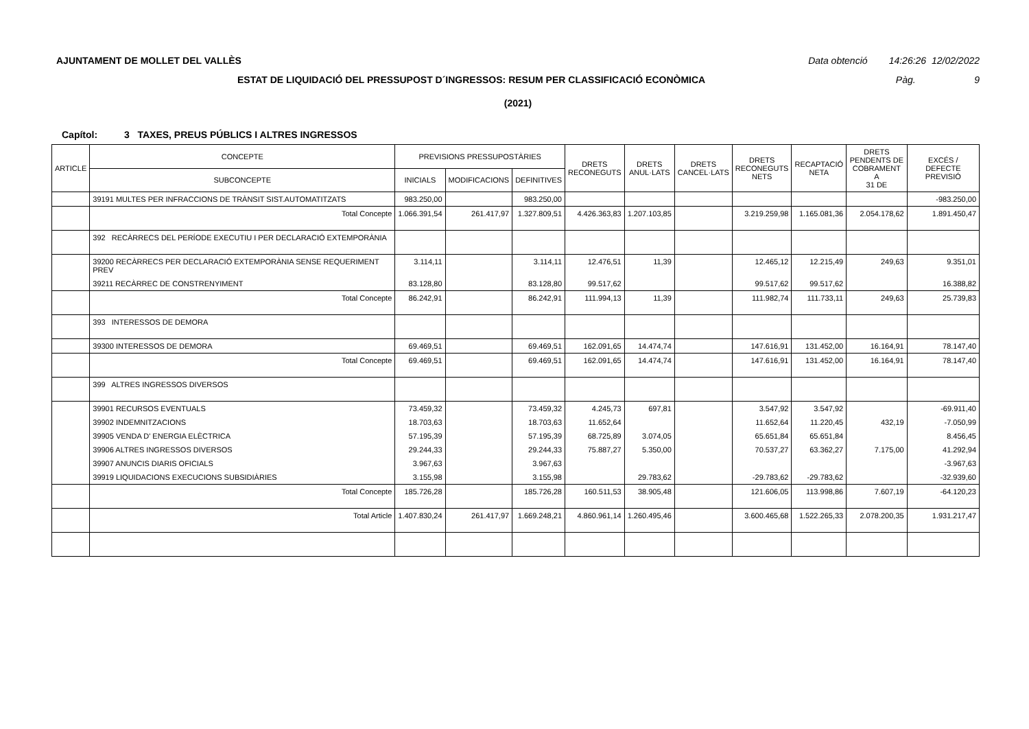AJUNTAMENT DE MOLLET DEL VALLÈS Data obtenció 14:26:26 12/02/2022
ESTAT DE LIQUIDACIÓ DEL PRESSUPOST D´INGRESSOS: RESUM PER CLASSIFICACIÓ ECONÒMICA Pàg. 9
(2021)
Capítol: 3 TAXES, PREUS PÚBLICS I ALTRES INGRESSOS
| ARTICLE | CONCEPTE | PREVISIONS PRESSUPOSTÀRIES | | | DRETS RECONEGUTS | DRETS ANUL·LATS | DRETS CANCEL·LATS | DRETS RECONEGUTS NETS | RECAPTACIÓ NETA | DRETS PENDENTS DE COBRAMENT A 31 DE | EXCÉS / DEFECTE PREVISIÓ |
| --- | --- | --- | --- | --- | --- | --- | --- | --- | --- | --- | --- |
| | SUBCONCEPTE | INICIALS | MODIFICACIONS | DEFINITIVES | | | | | | | |
| | 39191 MULTES PER INFRACCIONS DE TRÀNSIT SIST.AUTOMATITZATS | 983.250,00 | | 983.250,00 | | | | | | | -983.250,00 |
| | Total Concepte | 1.066.391,54 | 261.417,97 | 1.327.809,51 | 4.426.363,83 | 1.207.103,85 | | 3.219.259,98 | 1.165.081,36 | 2.054.178,62 | 1.891.450,47 |
| | 392 RECÀRRECS DEL PERÍODE EXECUTIU I PER DECLARACIÓ EXTEMPORÀNIA | | | | | | | | | | |
| | 39200 RECÀRRECS PER DECLARACIÓ EXTEMPORÀNIA SENSE REQUERIMENT PREV | 3.114,11 | | 3.114,11 | 12.476,51 | 11,39 | | 12.465,12 | 12.215,49 | 249,63 | 9.351,01 |
| | 39211 RECÀRREC DE CONSTRENYIMENT | 83.128,80 | | 83.128,80 | 99.517,62 | | | 99.517,62 | 99.517,62 | | 16.388,82 |
| | Total Concepte | 86.242,91 | | 86.242,91 | 111.994,13 | 11,39 | | 111.982,74 | 111.733,11 | 249,63 | 25.739,83 |
| | 393 INTERESSOS DE DEMORA | | | | | | | | | | |
| | 39300 INTERESSOS DE DEMORA | 69.469,51 | | 69.469,51 | 162.091,65 | 14.474,74 | | 147.616,91 | 131.452,00 | 16.164,91 | 78.147,40 |
| | Total Concepte | 69.469,51 | | 69.469,51 | 162.091,65 | 14.474,74 | | 147.616,91 | 131.452,00 | 16.164,91 | 78.147,40 |
| | 399 ALTRES INGRESSOS DIVERSOS | | | | | | | | | | |
| | 39901 RECURSOS EVENTUALS | 73.459,32 | | 73.459,32 | 4.245,73 | 697,81 | | 3.547,92 | 3.547,92 | | -69.911,40 |
| | 39902 INDEMNITZACIONS | 18.703,63 | | 18.703,63 | 11.652,64 | | | 11.652,64 | 11.220,45 | 432,19 | -7.050,99 |
| | 39905 VENDA D' ENERGIA ELÈCTRICA | 57.195,39 | | 57.195,39 | 68.725,89 | 3.074,05 | | 65.651,84 | 65.651,84 | | 8.456,45 |
| | 39906 ALTRES INGRESSOS DIVERSOS | 29.244,33 | | 29.244,33 | 75.887,27 | 5.350,00 | | 70.537,27 | 63.362,27 | 7.175,00 | 41.292,94 |
| | 39907 ANUNCIS DIARIS OFICIALS | 3.967,63 | | 3.967,63 | | | | | | | -3.967,63 |
| | 39919 LIQUIDACIONS EXECUCIONS SUBSIDIÀRIES | 3.155,98 | | 3.155,98 | | 29.783,62 | | -29.783,62 | -29.783,62 | | -32.939,60 |
| | Total Concepte | 185.726,28 | | 185.726,28 | 160.511,53 | 38.905,48 | | 121.606,05 | 113.998,86 | 7.607,19 | -64.120,23 |
| | Total Article | 1.407.830,24 | 261.417,97 | 1.669.248,21 | 4.860.961,14 | 1.260.495,46 | | 3.600.465,68 | 1.522.265,33 | 2.078.200,35 | 1.931.217,47 |